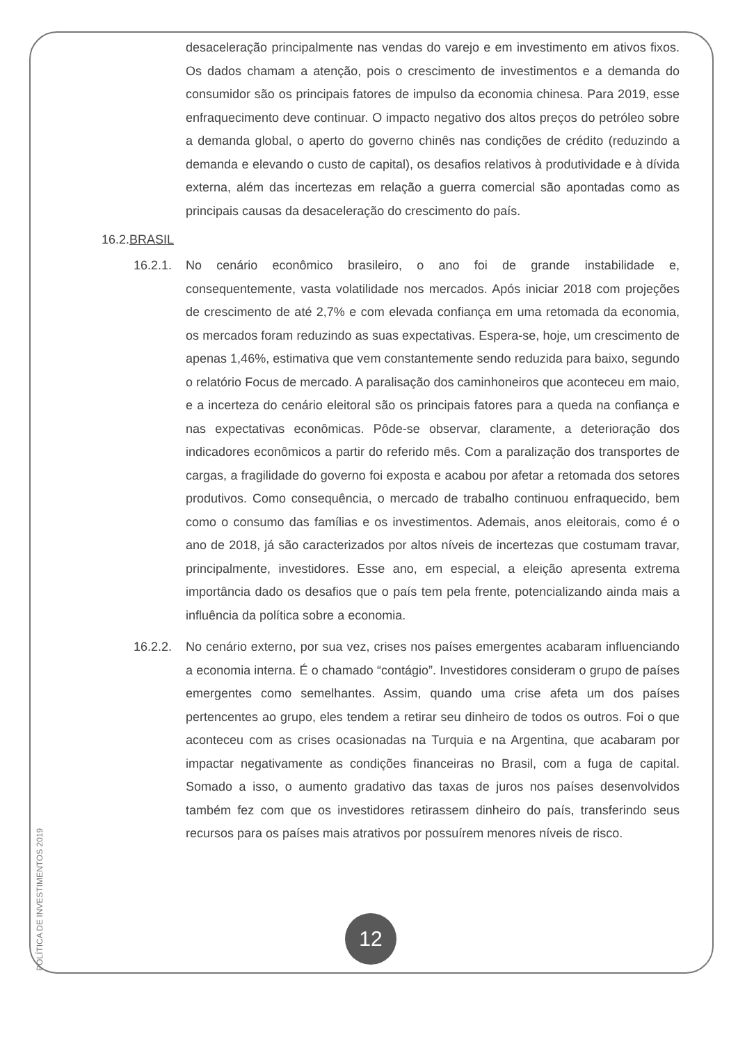desaceleração principalmente nas vendas do varejo e em investimento em ativos fixos. Os dados chamam a atenção, pois o crescimento de investimentos e a demanda do consumidor são os principais fatores de impulso da economia chinesa. Para 2019, esse enfraquecimento deve continuar. O impacto negativo dos altos preços do petróleo sobre a demanda global, o aperto do governo chinês nas condições de crédito (reduzindo a demanda e elevando o custo de capital), os desafios relativos à produtividade e à dívida externa, além das incertezas em relação a guerra comercial são apontadas como as principais causas da desaceleração do crescimento do país.
16.2.BRASIL
16.2.1.
No cenário econômico brasileiro, o ano foi de grande instabilidade e, consequentemente, vasta volatilidade nos mercados. Após iniciar 2018 com projeções de crescimento de até 2,7% e com elevada confiança em uma retomada da economia, os mercados foram reduzindo as suas expectativas. Espera-se, hoje, um crescimento de apenas 1,46%, estimativa que vem constantemente sendo reduzida para baixo, segundo o relatório Focus de mercado. A paralisação dos caminhoneiros que aconteceu em maio, e a incerteza do cenário eleitoral são os principais fatores para a queda na confiança e nas expectativas econômicas. Pôde-se observar, claramente, a deterioração dos indicadores econômicos a partir do referido mês. Com a paralização dos transportes de cargas, a fragilidade do governo foi exposta e acabou por afetar a retomada dos setores produtivos. Como consequência, o mercado de trabalho continuou enfraquecido, bem como o consumo das famílias e os investimentos. Ademais, anos eleitorais, como é o ano de 2018, já são caracterizados por altos níveis de incertezas que costumam travar, principalmente, investidores. Esse ano, em especial, a eleição apresenta extrema importância dado os desafios que o país tem pela frente, potencializando ainda mais a influência da política sobre a economia.
16.2.2.
No cenário externo, por sua vez, crises nos países emergentes acabaram influenciando a economia interna. É o chamado “contágio”. Investidores consideram o grupo de países emergentes como semelhantes. Assim, quando uma crise afeta um dos países pertencentes ao grupo, eles tendem a retirar seu dinheiro de todos os outros. Foi o que aconteceu com as crises ocasionadas na Turquia e na Argentina, que acabaram por impactar negativamente as condições financeiras no Brasil, com a fuga de capital. Somado a isso, o aumento gradativo das taxas de juros nos países desenvolvidos também fez com que os investidores retirassem dinheiro do país, transferindo seus recursos para os países mais atrativos por possuírem menores níveis de risco.
POLÍTICA DE INVESTIMENTOS 2019
12